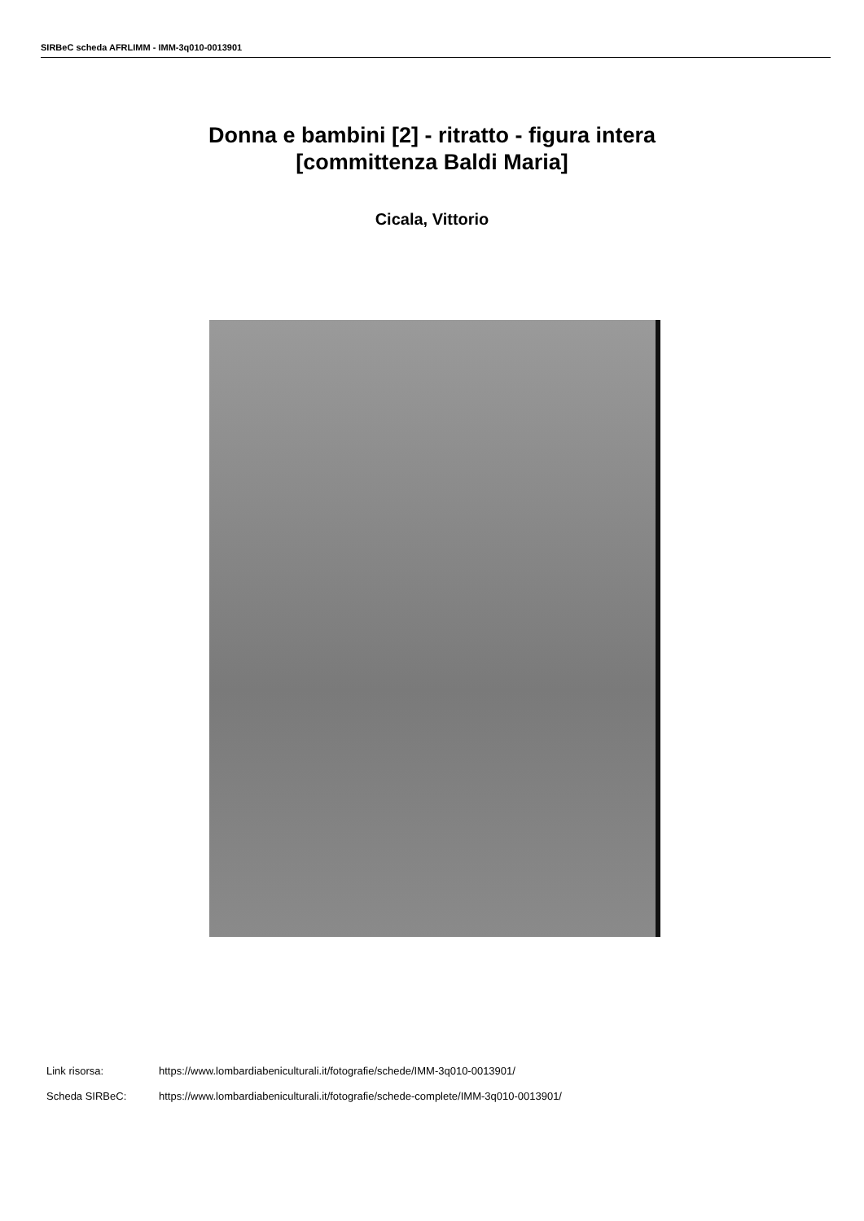SIRBeC scheda AFRLIMM - IMM-3q010-0013901
Donna e bambini [2] - ritratto - figura intera
[committenza Baldi Maria]
Cicala, Vittorio
Link risorsa: https://www.lombardiabeniculturali.it/fotografie/schede/IMM-3q010-0013901/
Scheda SIRBeC: https://www.lombardiabeniculturali.it/fotografie/schede-complete/IMM-3q010-0013901/